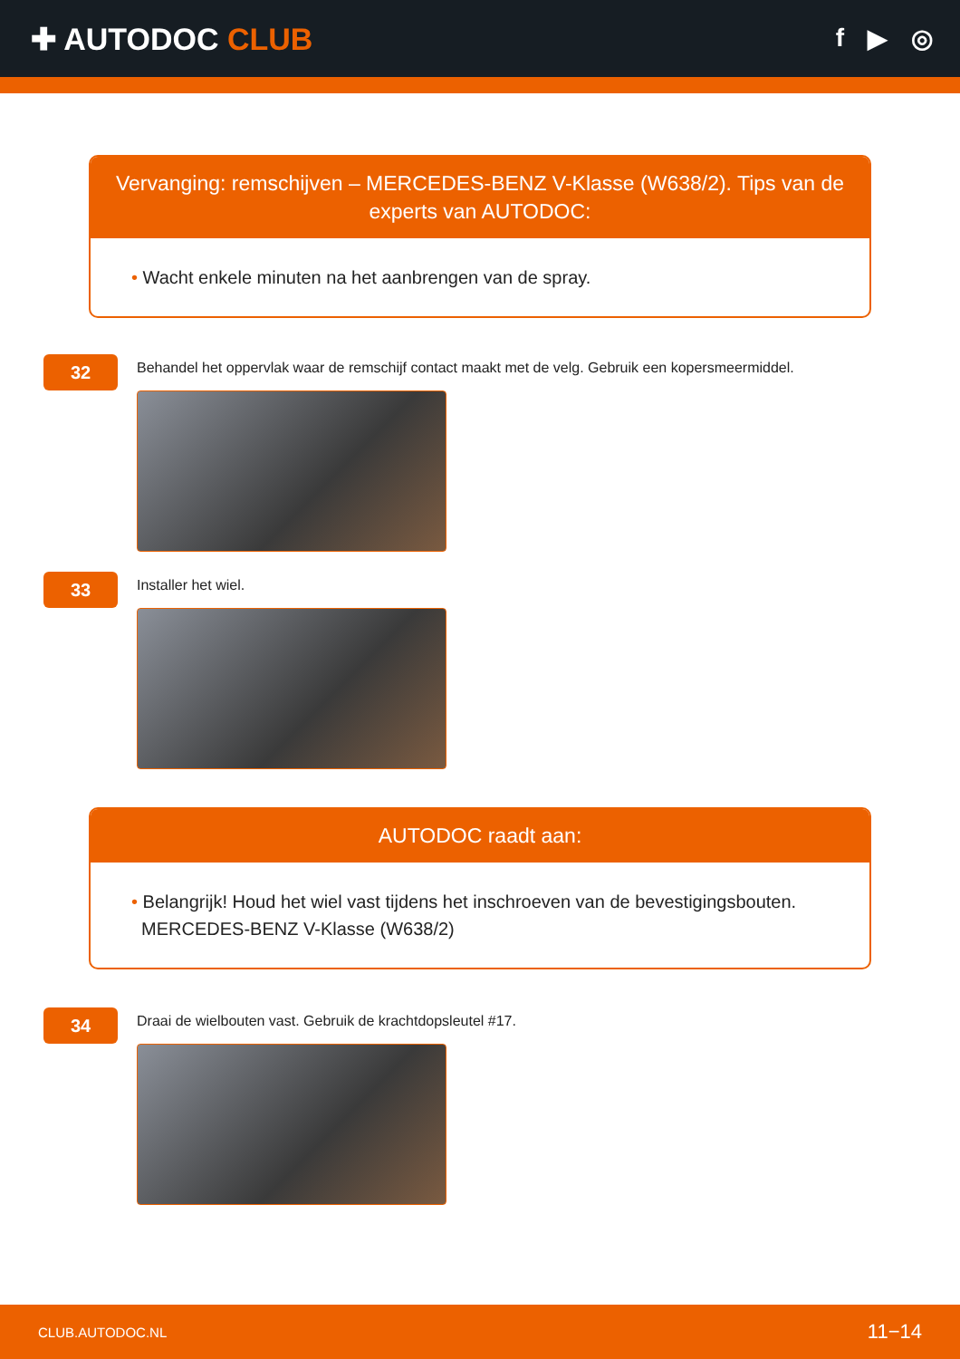✚ AUTODOC CLUB
f ▶ ◎
Vervanging: remschijven – MERCEDES-BENZ V-Klasse (W638/2). Tips van de experts van AUTODOC:
• Wacht enkele minuten na het aanbrengen van de spray.
32
Behandel het oppervlak waar de remschijf contact maakt met de velg. Gebruik een kopersmeermiddel.
33
Installer het wiel.
AUTODOC raadt aan:
• Belangrijk! Houd het wiel vast tijdens het inschroeven van de bevestigingsbouten.
MERCEDES-BENZ V-Klasse (W638/2)
34
Draai de wielbouten vast. Gebruik de krachtdopsleutel #17.
CLUB.AUTODOC.NL 11−14